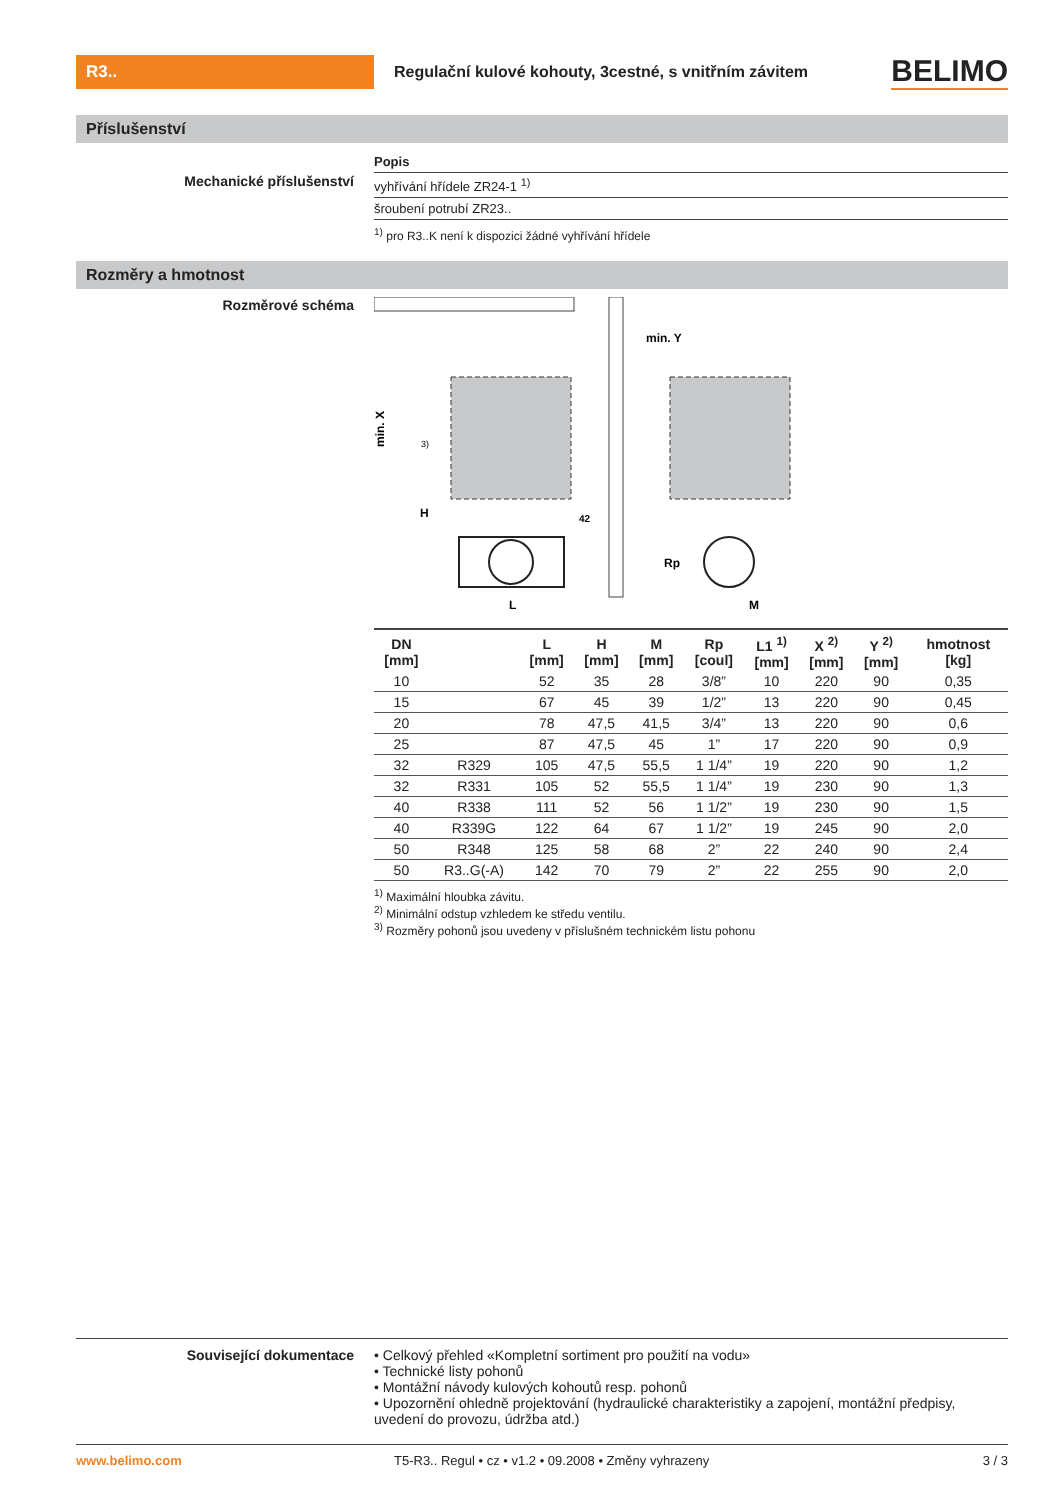R3..
Regulační kulové kohouty, 3cestné, s vnitřním závitem
BELIMO
Příslušenství
Popis
Mechanické příslušenství
vyhřívání hřídele ZR24-1 <sup>1)</sup>
šroubení potrubí ZR23..
<sup>1)</sup> pro R3..K není k dispozici žádné vyhřívání hřídele
Rozměry a hmotnost
Rozměrové schéma
min. X
H
L
42
3)
min. Y
Rp
M
| DN [mm] | | L [mm] | H [mm] | M [mm] | Rp [coul] | L1 <sup>1)</sup> [mm] | X <sup>2)</sup> [mm] | Y <sup>2)</sup> [mm] | hmotnost [kg] |
| --- | --- | --- | --- | --- | --- | --- | --- | --- | --- |
| 10 | | 52 | 35 | 28 | 3/8” | 10 | 220 | 90 | 0,35 |
| 15 | | 67 | 45 | 39 | 1/2” | 13 | 220 | 90 | 0,45 |
| 20 | | 78 | 47,5 | 41,5 | 3/4” | 13 | 220 | 90 | 0,6 |
| 25 | | 87 | 47,5 | 45 | 1” | 17 | 220 | 90 | 0,9 |
| 32 | R329 | 105 | 47,5 | 55,5 | 1 1/4” | 19 | 220 | 90 | 1,2 |
| 32 | R331 | 105 | 52 | 55,5 | 1 1/4” | 19 | 230 | 90 | 1,3 |
| 40 | R338 | 111 | 52 | 56 | 1 1/2” | 19 | 230 | 90 | 1,5 |
| 40 | R339G | 122 | 64 | 67 | 1 1/2” | 19 | 245 | 90 | 2,0 |
| 50 | R348 | 125 | 58 | 68 | 2” | 22 | 240 | 90 | 2,4 |
| 50 | R3..G(-A) | 142 | 70 | 79 | 2” | 22 | 255 | 90 | 2,0 |
<sup>1)</sup> Maximální hloubka závitu.
<sup>2)</sup> Minimální odstup vzhledem ke středu ventilu.
<sup>3)</sup> Rozměry pohonů jsou uvedeny v příslušném technickém listu pohonu
Související dokumentace • Celkový přehled «Kompletní sortiment pro použití na vodu»
• Technické listy pohonů
• Montážní návody kulových kohoutů resp. pohonů
• Upozornění ohledně projektování (hydraulické charakteristiky a zapojení, montážní předpisy, uvedení do provozu, údržba atd.)
www.belimo.com T5-R3.. Regul • cz • v1.2 • 09.2008 • Změny vyhrazeny
3 / 3